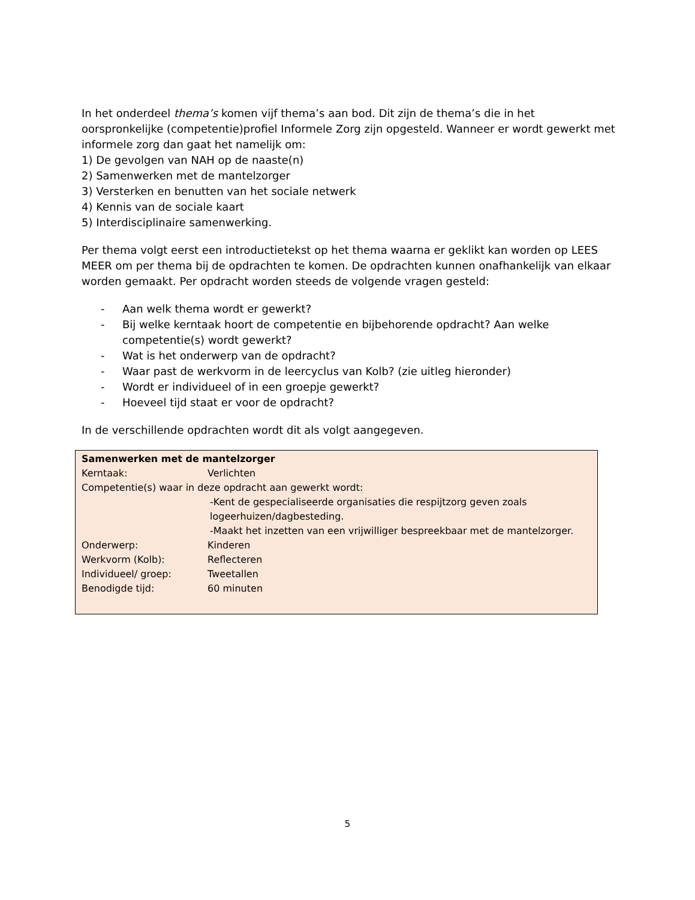In het onderdeel thema’s komen vijf thema’s aan bod. Dit zijn de thema’s die in het oorspronkelijke (competentie)profiel Informele Zorg zijn opgesteld. Wanneer er wordt gewerkt met informele zorg dan gaat het namelijk om:
1) De gevolgen van NAH op de naaste(n)
2) Samenwerken met de mantelzorger
3) Versterken en benutten van het sociale netwerk
4) Kennis van de sociale kaart
5) Interdisciplinaire samenwerking.
Per thema volgt eerst een introductietekst op het thema waarna er geklikt kan worden op LEES MEER om per thema bij de opdrachten te komen. De opdrachten kunnen onafhankelijk van elkaar worden gemaakt. Per opdracht worden steeds de volgende vragen gesteld:
- Aan welk thema wordt er gewerkt?
- Bij welke kerntaak hoort de competentie en bijbehorende opdracht? Aan welke competentie(s) wordt gewerkt?
- Wat is het onderwerp van de opdracht?
- Waar past de werkvorm in de leercyclus van Kolb? (zie uitleg hieronder)
- Wordt er individueel of in een groepje gewerkt?
- Hoeveel tijd staat er voor de opdracht?
In de verschillende opdrachten wordt dit als volgt aangegeven.
Samenwerken met de mantelzorger
Kerntaak: Verlichten
Competentie(s) waar in deze opdracht aan gewerkt wordt:
-Kent de gespecialiseerde organisaties die respijtzorg geven zoals logeerhuizen/dagbesteding.
-Maakt het inzetten van een vrijwilliger bespreekbaar met de mantelzorger.
Onderwerp: Kinderen
Werkvorm (Kolb): Reflecteren
Individueel/ groep: Tweetallen
Benodigde tijd: 60 minuten
5